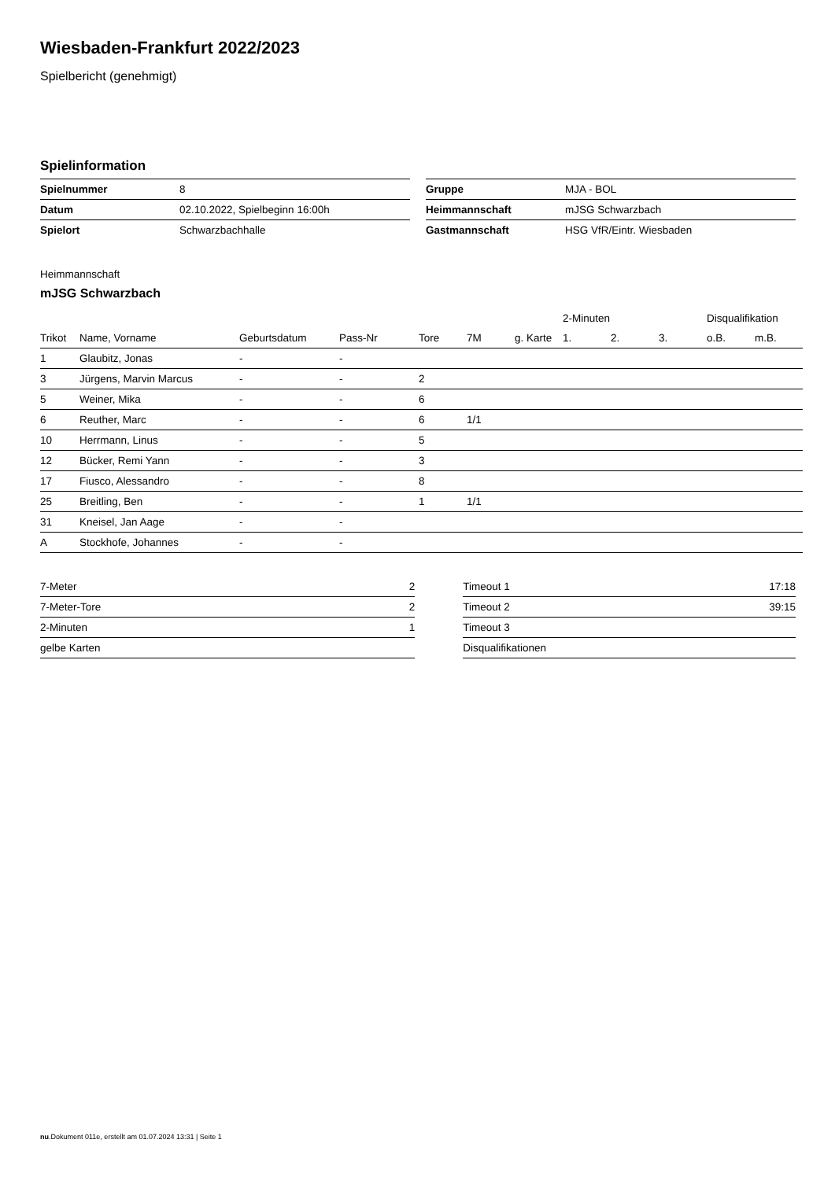Wiesbaden-Frankfurt 2022/2023
Spielbericht (genehmigt)
Spielinformation
| Spielnummer | 8 |
| Datum | 02.10.2022, Spielbeginn 16:00h |
| Spielort | Schwarzbachhalle |
| Gruppe | MJA - BOL |
| Heimmannschaft | mJSG Schwarzbach |
| Gastmannschaft | HSG VfR/Eintr. Wiesbaden |
Heimmannschaft
mJSG Schwarzbach
| | | | | | | | 2-Minuten | | | Disqualifikation | |
| --- | --- | --- | --- | --- | --- | --- | --- | --- | --- | --- | --- |
| Trikot | Name, Vorname | Geburtsdatum | Pass-Nr | Tore | 7M | g. Karte | 1. | 2. | 3. | o.B. | m.B. |
| 1 | Glaubitz, Jonas | - | - | | | | | | | | |
| 3 | Jürgens, Marvin Marcus | - | - | 2 | | | | | | | |
| 5 | Weiner, Mika | - | - | 6 | | | | | | | |
| 6 | Reuther, Marc | - | - | 6 | 1/1 | | | | | | |
| 10 | Herrmann, Linus | - | - | 5 | | | | | | | |
| 12 | Bücker, Remi Yann | - | - | 3 | | | | | | | |
| 17 | Fiusco, Alessandro | - | - | 8 | | | | | | | |
| 25 | Breitling, Ben | - | - | 1 | 1/1 | | | | | | |
| 31 | Kneisel, Jan Aage | - | - | | | | | | | | |
| A | Stockhofe, Johannes | - | - | | | | | | | | |
| 7-Meter | 2 |
| 7-Meter-Tore | 2 |
| 2-Minuten | 1 |
| gelbe Karten | |
| Timeout 1 | 17:18 |
| Timeout 2 | 39:15 |
| Timeout 3 | |
| Disqualifikationen | |
nu.Dokument 011e, erstellt am 01.07.2024 13:31 | Seite 1